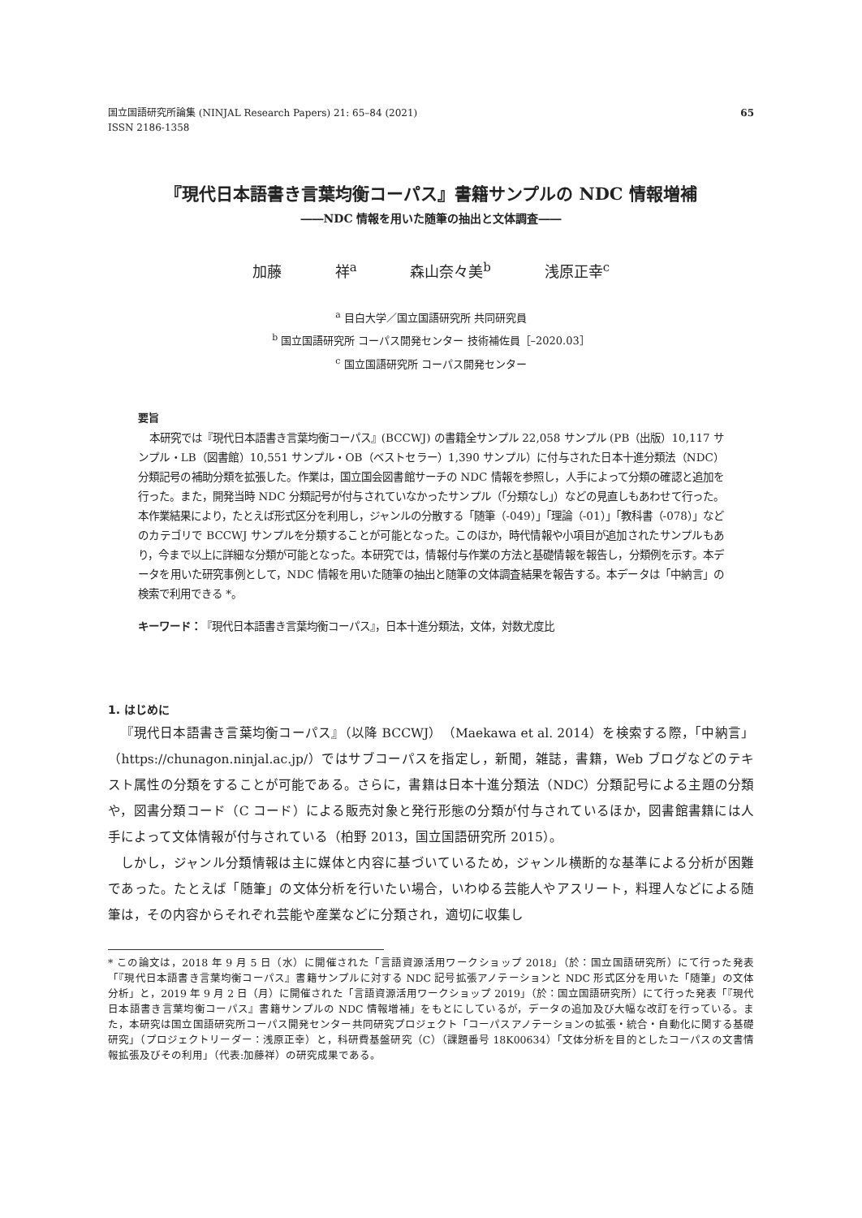国立国語研究所論集 (NINJAL Research Papers) 21: 65–84 (2021)
ISSN 2186-1358
65
『現代日本語書き言葉均衡コーパス』書籍サンプルの NDC 情報増補
――NDC 情報を用いた随筆の抽出と文体調査――
加藤 祥<sup>a</sup> 森山奈々美<sup>b</sup> 浅原正幸<sup>c</sup>
<sup>a</sup> 目白大学／国立国語研究所 共同研究員
<sup>b</sup> 国立国語研究所 コーパス開発センター 技術補佐員［–2020.03］
<sup>c</sup> 国立国語研究所 コーパス開発センター
要旨
本研究では『現代日本語書き言葉均衡コーパス』(BCCWJ) の書籍全サンプル 22,058 サンプル (PB（出版）10,117 サンプル・LB（図書館）10,551 サンプル・OB（ベストセラー）1,390 サンプル）に付与された日本十進分類法（NDC）分類記号の補助分類を拡張した。作業は，国立国会図書館サーチの NDC 情報を参照し，人手によって分類の確認と追加を行った。また，開発当時 NDC 分類記号が付与されていなかったサンプル（「分類なし」）などの見直しもあわせて行った。本作業結果により，たとえば形式区分を利用し，ジャンルの分散する「随筆（-049）」「理論（-01）」「教科書（-078）」などのカテゴリで BCCWJ サンプルを分類することが可能となった。このほか，時代情報や小項目が追加されたサンプルもあり，今まで以上に詳細な分類が可能となった。本研究では，情報付与作業の方法と基礎情報を報告し，分類例を示す。本データを用いた研究事例として，NDC 情報を用いた随筆の抽出と随筆の文体調査結果を報告する。本データは「中納言」の検索で利用できる *。
キーワード：『現代日本語書き言葉均衡コーパス』，日本十進分類法，文体，対数尤度比
1. はじめに
『現代日本語書き言葉均衡コーパス』（以降 BCCWJ）（Maekawa et al. 2014）を検索する際，「中納言」（https://chunagon.ninjal.ac.jp/）ではサブコーパスを指定し，新聞，雑誌，書籍，Web ブログなどのテキスト属性の分類をすることが可能である。さらに，書籍は日本十進分類法（NDC）分類記号による主題の分類や，図書分類コード（C コード）による販売対象と発行形態の分類が付与されているほか，図書館書籍には人手によって文体情報が付与されている（柏野 2013，国立国語研究所 2015）。
しかし，ジャンル分類情報は主に媒体と内容に基づいているため，ジャンル横断的な基準による分析が困難であった。たとえば「随筆」の文体分析を行いたい場合，いわゆる芸能人やアスリート，料理人などによる随筆は，その内容からそれぞれ芸能や産業などに分類され，適切に収集し
* この論文は，2018 年 9 月 5 日（水）に開催された「言語資源活用ワークショップ 2018」（於：国立国語研究所）にて行った発表「『現代日本語書き言葉均衡コーパス』書籍サンプルに対する NDC 記号拡張アノテーションと NDC 形式区分を用いた「随筆」の文体分析」と，2019 年 9 月 2 日（月）に開催された「言語資源活用ワークショップ 2019」（於：国立国語研究所）にて行った発表「『現代日本語書き言葉均衡コーパス』書籍サンプルの NDC 情報増補」をもとにしているが，データの追加及び大幅な改訂を行っている。また，本研究は国立国語研究所コーパス開発センター共同研究プロジェクト「コーパスアノテーションの拡張・統合・自動化に関する基礎研究」（プロジェクトリーダー：浅原正幸）と，科研費基盤研究（C）（課題番号 18K00634）「文体分析を目的としたコーパスの文書情報拡張及びその利用」（代表:加藤祥）の研究成果である。